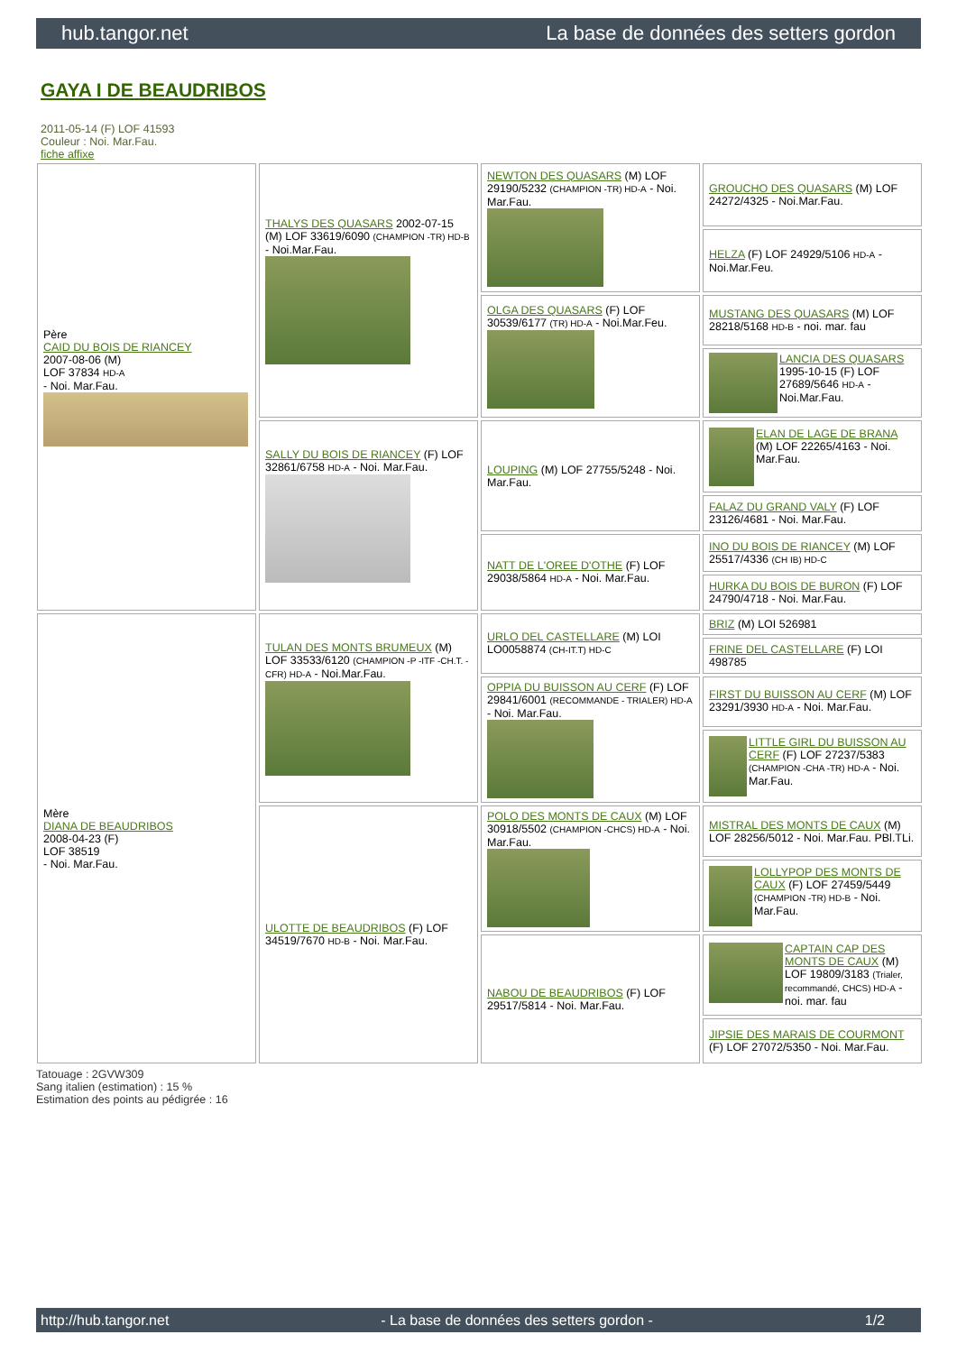hub.tangor.net La base de données des setters gordon
GAYA I DE BEAUDRIBOS
2011-05-14 (F) LOF 41593
Couleur : Noi. Mar.Fau.
fiche affixe
| Père CAID DU BOIS DE RIANCEY 2007-08-06 (M) LOF 37834 HD-A - Noi. Mar.Fau. | THALYS DES QUASARS 2002-07-15 (M) LOF 33619/6090 (CHAMPION -TR) HD-B - Noi.Mar.Fau. | NEWTON DES QUASARS (M) LOF 29190/5232 (CHAMPION -TR) HD-A - Noi. Mar.Fau. | GROUCHO DES QUASARS (M) LOF 24272/4325 - Noi.Mar.Fau. |
| | | | HELZA (F) LOF 24929/5106 HD-A - Noi.Mar.Feu. |
| | | OLGA DES QUASARS (F) LOF 30539/6177 (TR) HD-A - Noi.Mar.Feu. | MUSTANG DES QUASARS (M) LOF 28218/5168 HD-B - noi. mar. fau |
| | | | LANCIA DES QUASARS 1995-10-15 (F) LOF 27689/5646 HD-A - Noi.Mar.Fau. |
| | SALLY DU BOIS DE RIANCEY (F) LOF 32861/6758 HD-A - Noi. Mar.Fau. | LOUPING (M) LOF 27755/5248 - Noi. Mar.Fau. | ELAN DE LAGE DE BRANA (M) LOF 22265/4163 - Noi. Mar.Fau. |
| | | | FALAZ DU GRAND VALY (F) LOF 23126/4681 - Noi. Mar.Fau. |
| | | NATT DE L'OREE D'OTHE (F) LOF 29038/5864 HD-A - Noi. Mar.Fau. | INO DU BOIS DE RIANCEY (M) LOF 25517/4336 (CH IB) HD-C |
| | | | HURKA DU BOIS DE BURON (F) LOF 24790/4718 - Noi. Mar.Fau. |
| Mère DIANA DE BEAUDRIBOS 2008-04-23 (F) LOF 38519 - Noi. Mar.Fau. | TULAN DES MONTS BRUMEUX (M) LOF 33533/6120 (CHAMPION -P -ITF -CH.T. -CFR) HD-A - Noi.Mar.Fau. | URLO DEL CASTELLARE (M) LOI LO0058874 (CH-IT.T) HD-C | BRIZ (M) LOI 526981 |
| | | | FRINE DEL CASTELLARE (F) LOI 498785 |
| | | OPPIA DU BUISSON AU CERF (F) LOF 29841/6001 (RECOMMANDE - TRIALER) HD-A - Noi. Mar.Fau. | FIRST DU BUISSON AU CERF (M) LOF 23291/3930 HD-A - Noi. Mar.Fau. |
| | | | LITTLE GIRL DU BUISSON AU CERF (F) LOF 27237/5383 (CHAMPION -CHA -TR) HD-A - Noi. Mar.Fau. |
| | ULOTTE DE BEAUDRIBOS (F) LOF 34519/7670 HD-B - Noi. Mar.Fau. | POLO DES MONTS DE CAUX (M) LOF 30918/5502 (CHAMPION -CHCS) HD-A - Noi. Mar.Fau. | MISTRAL DES MONTS DE CAUX (M) LOF 28256/5012 - Noi. Mar.Fau. PBl.TLi. |
| | | | LOLLYPOP DES MONTS DE CAUX (F) LOF 27459/5449 (CHAMPION -TR) HD-B - Noi. Mar.Fau. |
| | | NABOU DE BEAUDRIBOS (F) LOF 29517/5814 - Noi. Mar.Fau. | CAPTAIN CAP DES MONTS DE CAUX (M) LOF 19809/3183 (Trialer, recommandé, CHCS) HD-A - noi. mar. fau |
| | | | JIPSIE DES MARAIS DE COURMONT (F) LOF 27072/5350 - Noi. Mar.Fau. |
Tatouage : 2GVW309
Sang italien (estimation) : 15 %
Estimation des points au pédigrée : 16
http://hub.tangor.net - La base de données des setters gordon - 1/2